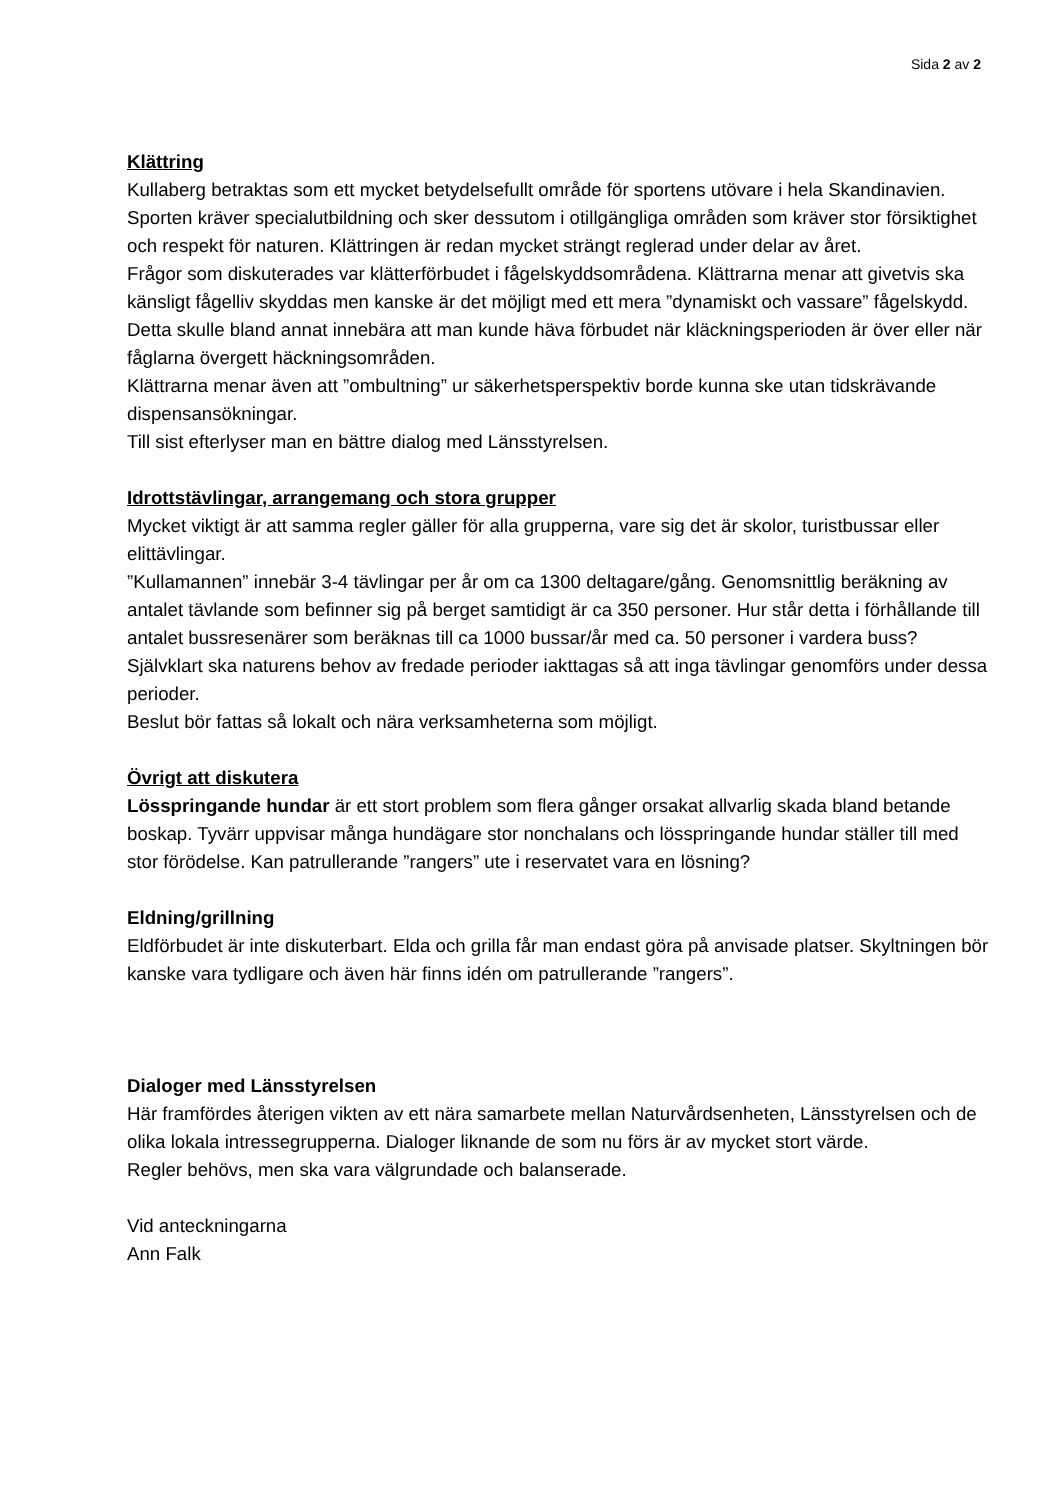Sida 2 av 2
Klättring
Kullaberg betraktas som ett mycket betydelsefullt område för sportens utövare i hela Skandinavien. Sporten kräver specialutbildning och sker dessutom i otillgängliga områden som kräver stor försiktighet och respekt för naturen. Klättringen är redan mycket strängt reglerad under delar av året.
Frågor som diskuterades var klätterförbudet i fågelskyddsområdena. Klättrarna menar att givetvis ska känsligt fågelliv skyddas men kanske är det möjligt med ett mera ”dynamiskt och vassare” fågelskydd. Detta skulle bland annat innebära att man kunde häva förbudet när kläckningsperioden är över eller när fåglarna övergett häckningsområden.
Klättrarna menar även att ”ombultning” ur säkerhetsperspektiv borde kunna ske utan tidskrävande dispensansökningar.
Till sist efterlyser man en bättre dialog med Länsstyrelsen.
Idrottstävlingar, arrangemang och stora grupper
Mycket viktigt är att samma regler gäller för alla grupperna, vare sig det är skolor, turistbussar eller elittävlingar.
”Kullamannen” innebär 3-4 tävlingar per år om ca 1300 deltagare/gång. Genomsnittlig beräkning av antalet tävlande som befinner sig på berget samtidigt är ca 350 personer. Hur står detta i förhållande till antalet bussresenärer som beräknas till ca 1000 bussar/år med ca. 50 personer i vardera buss?
Självklart ska naturens behov av fredade perioder iakttagas så att inga tävlingar genomförs under dessa perioder.
Beslut bör fattas så lokalt och nära verksamheterna som möjligt.
Övrigt att diskutera
Lösspringande hundar är ett stort problem som flera gånger orsakat allvarlig skada bland betande boskap. Tyvärr uppvisar många hundägare stor nonchalans och lösspringande hundar ställer till med stor förödelse. Kan patrullerande ”rangers” ute i reservatet vara en lösning?
Eldning/grillning
Eldförbudet är inte diskuterbart. Elda och grilla får man endast göra på anvisade platser. Skyltningen bör kanske vara tydligare och även här finns idén om patrullerande ”rangers”.
Dialoger med Länsstyrelsen
Här framfördes återigen vikten av ett nära samarbete mellan Naturvårdsenheten, Länsstyrelsen och de olika lokala intressegrupperna. Dialoger liknande de som nu förs är av mycket stort värde.
Regler behövs, men ska vara välgrundade och balanserade.
Vid anteckningarna
Ann Falk